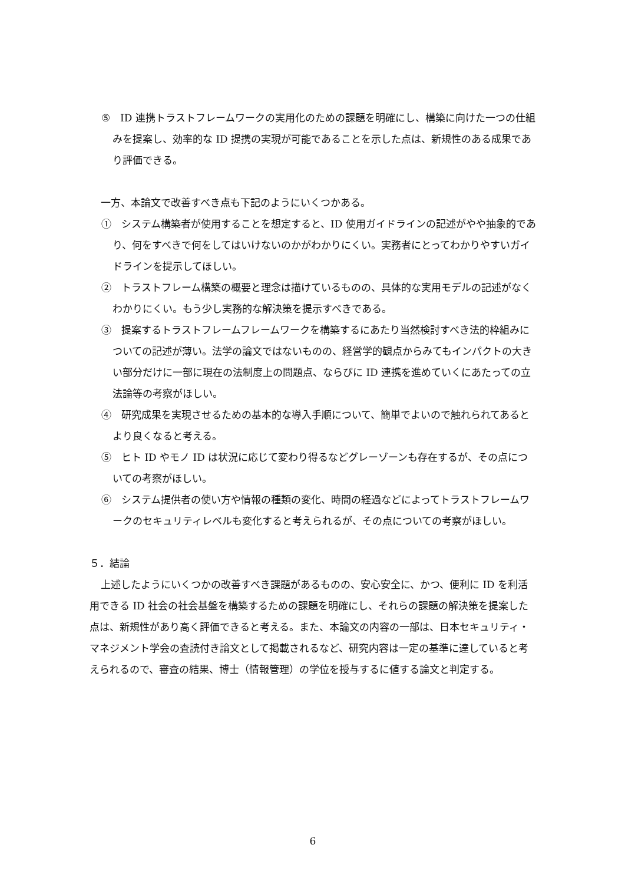⑤　ID 連携トラストフレームワークの実用化のための課題を明確にし、構築に向けた一つの仕組みを提案し、効率的な ID 提携の実現が可能であることを示した点は、新規性のある成果であり評価できる。
一方、本論文で改善すべき点も下記のようにいくつかある。
①　システム構築者が使用することを想定すると、ID 使用ガイドラインの記述がやや抽象的であり、何をすべきで何をしてはいけないのかがわかりにくい。実務者にとってわかりやすいガイドラインを提示してほしい。
②　トラストフレーム構築の概要と理念は描けているものの、具体的な実用モデルの記述がなくわかりにくい。もう少し実務的な解決策を提示すべきである。
③　提案するトラストフレームフレームワークを構築するにあたり当然検討すべき法的枠組みについての記述が薄い。法学の論文ではないものの、経営学的観点からみてもインパクトの大きい部分だけに一部に現在の法制度上の問題点、ならびに ID 連携を進めていくにあたっての立法論等の考察がほしい。
④　研究成果を実現させるための基本的な導入手順について、簡単でよいので触れられてあるとより良くなると考える。
⑤　ヒト ID やモノ ID は状況に応じて変わり得るなどグレーゾーンも存在するが、その点についての考察がほしい。
⑥　システム提供者の使い方や情報の種類の変化、時間の経過などによってトラストフレームワークのセキュリティレベルも変化すると考えられるが、その点についての考察がほしい。
５．結論
上述したようにいくつかの改善すべき課題があるものの、安心安全に、かつ、便利に ID を利活用できる ID 社会の社会基盤を構築するための課題を明確にし、それらの課題の解決策を提案した点は、新規性があり高く評価できると考える。また、本論文の内容の一部は、日本セキュリティ・マネジメント学会の査読付き論文として掲載されるなど、研究内容は一定の基準に達していると考えられるので、審査の結果、博士（情報管理）の学位を授与するに値する論文と判定する。
6